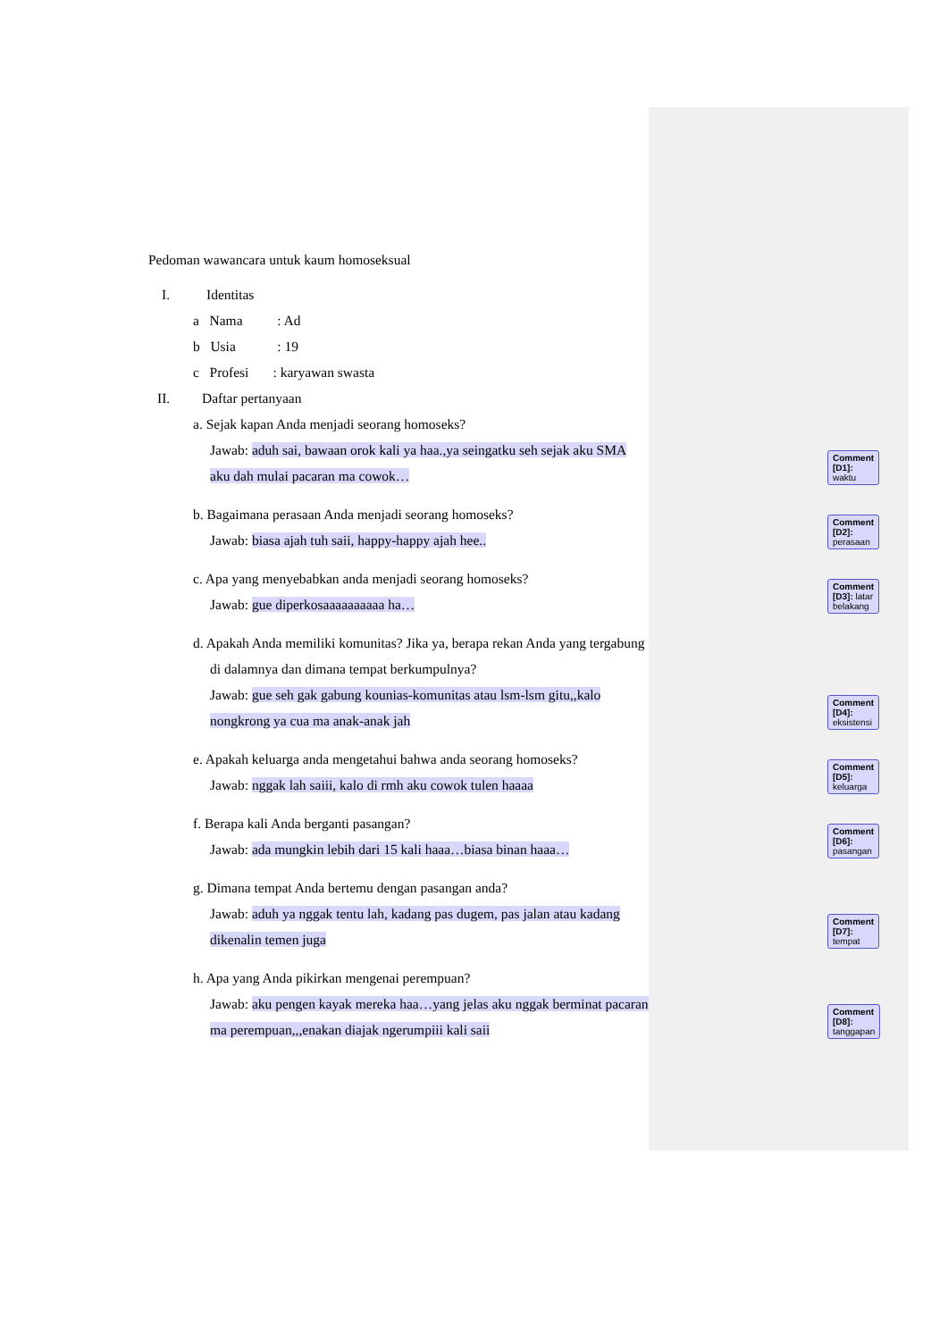Pedoman wawancara untuk kaum homoseksual
I. Identitas
a Nama : Ad
b Usia : 19
c Profesi : karyawan swasta
II. Daftar pertanyaan
a. Sejak kapan Anda menjadi seorang homoseks?
Jawab: aduh sai, bawaan orok kali ya haa.,ya seingatku seh sejak aku SMA aku dah mulai pacaran ma cowok…
Comment [D1]: waktu
b. Bagaimana perasaan Anda menjadi seorang homoseks?
Jawab: biasa ajah tuh saii, happy-happy ajah hee..
Comment [D2]: perasaan
c. Apa yang menyebabkan anda menjadi seorang homoseks?
Jawab: gue diperkosaaaaaaaaaa ha…
Comment [D3]: latar belakang
d. Apakah Anda memiliki komunitas? Jika ya, berapa rekan Anda yang tergabung di dalamnya dan dimana tempat berkumpulnya?
Jawab: gue seh gak gabung kounias-komunitas atau lsm-lsm gitu,,kalo nongkrong ya cua ma anak-anak jah
Comment [D4]: eksistensi
e. Apakah keluarga anda mengetahui bahwa anda seorang homoseks?
Jawab: nggak lah saiii, kalo di rmh aku cowok tulen haaaa
Comment [D5]: keluarga
f. Berapa kali Anda berganti pasangan?
Jawab: ada mungkin lebih dari 15 kali haaa…biasa binan haaa…
Comment [D6]: pasangan
g. Dimana tempat Anda bertemu dengan pasangan anda?
Jawab: aduh ya nggak tentu lah, kadang pas dugem, pas jalan atau kadang dikenalin temen juga
Comment [D7]: tempat
h. Apa yang Anda pikirkan mengenai perempuan?
Jawab: aku pengen kayak mereka haa…yang jelas aku nggak berminat pacaran ma perempuan,,,enakan diajak ngerumpiii kali saii
Comment [D8]: tanggapan